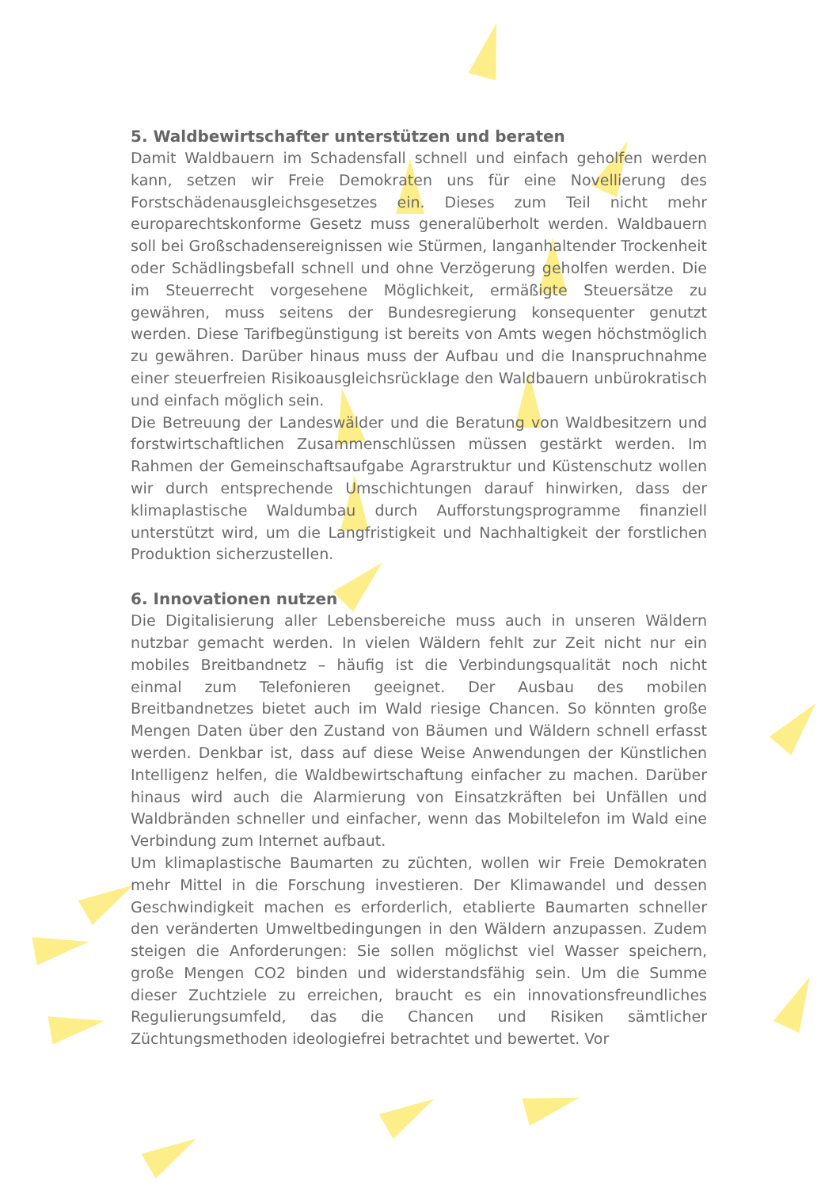5. Waldbewirtschafter unterstützen und beraten
Damit Waldbauern im Schadensfall schnell und einfach geholfen werden kann, setzen wir Freie Demokraten uns für eine Novellierung des Forstschädenausgleichsgesetzes ein. Dieses zum Teil nicht mehr europarechtskonforme Gesetz muss generalüberholt werden. Waldbauern soll bei Großschadensereignissen wie Stürmen, langanhaltender Trockenheit oder Schädlingsbefall schnell und ohne Verzögerung geholfen werden. Die im Steuerrecht vorgesehene Möglichkeit, ermäßigte Steuersätze zu gewähren, muss seitens der Bundesregierung konsequenter genutzt werden. Diese Tarifbegünstigung ist bereits von Amts wegen höchstmöglich zu gewähren. Darüber hinaus muss der Aufbau und die Inanspruchnahme einer steuerfreien Risikoausgleichsrücklage den Waldbauern unbürokratisch und einfach möglich sein.
Die Betreuung der Landeswälder und die Beratung von Waldbesitzern und forstwirtschaftlichen Zusammenschlüssen müssen gestärkt werden. Im Rahmen der Gemeinschaftsaufgabe Agrarstruktur und Küstenschutz wollen wir durch entsprechende Umschichtungen darauf hinwirken, dass der klimaplastische Waldumbau durch Aufforstungsprogramme finanziell unterstützt wird, um die Langfristigkeit und Nachhaltigkeit der forstlichen Produktion sicherzustellen.
6. Innovationen nutzen
Die Digitalisierung aller Lebensbereiche muss auch in unseren Wäldern nutzbar gemacht werden. In vielen Wäldern fehlt zur Zeit nicht nur ein mobiles Breitbandnetz – häufig ist die Verbindungsqualität noch nicht einmal zum Telefonieren geeignet. Der Ausbau des mobilen Breitbandnetzes bietet auch im Wald riesige Chancen. So könnten große Mengen Daten über den Zustand von Bäumen und Wäldern schnell erfasst werden. Denkbar ist, dass auf diese Weise Anwendungen der Künstlichen Intelligenz helfen, die Waldbewirtschaftung einfacher zu machen. Darüber hinaus wird auch die Alarmierung von Einsatzkräften bei Unfällen und Waldbränden schneller und einfacher, wenn das Mobiltelefon im Wald eine Verbindung zum Internet aufbaut.
Um klimaplastische Baumarten zu züchten, wollen wir Freie Demokraten mehr Mittel in die Forschung investieren. Der Klimawandel und dessen Geschwindigkeit machen es erforderlich, etablierte Baumarten schneller den veränderten Umweltbedingungen in den Wäldern anzupassen. Zudem steigen die Anforderungen: Sie sollen möglichst viel Wasser speichern, große Mengen CO2 binden und widerstandsfähig sein. Um die Summe dieser Zuchtziele zu erreichen, braucht es ein innovationsfreundliches Regulierungsumfeld, das die Chancen und Risiken sämtlicher Züchtungsmethoden ideologiefrei betrachtet und bewertet. Vor